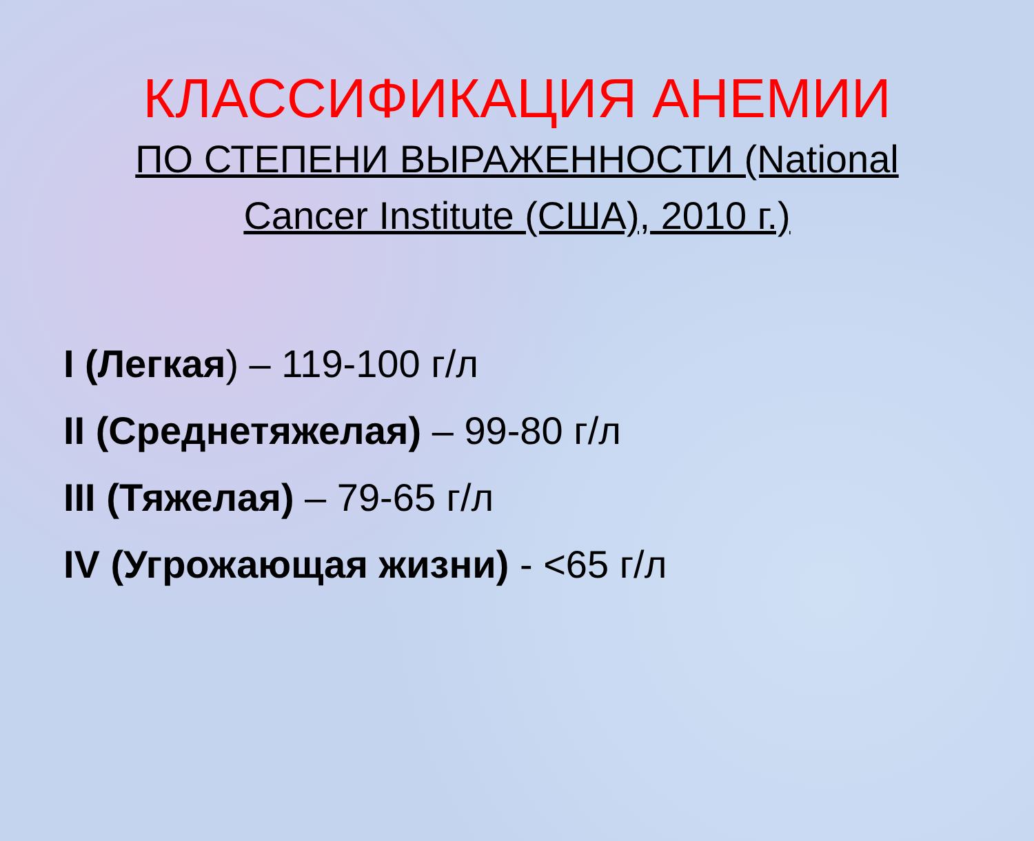КЛАССИФИКАЦИЯ АНЕМИИ
ПО СТЕПЕНИ ВЫРАЖЕННОСТИ (National Cancer Institute (США), 2010 г.)
I (Легкая) – 119-100 г/л
II (Среднетяжелая) – 99-80 г/л
III (Тяжелая) – 79-65 г/л
IV (Угрожающая жизни) - <65 г/л